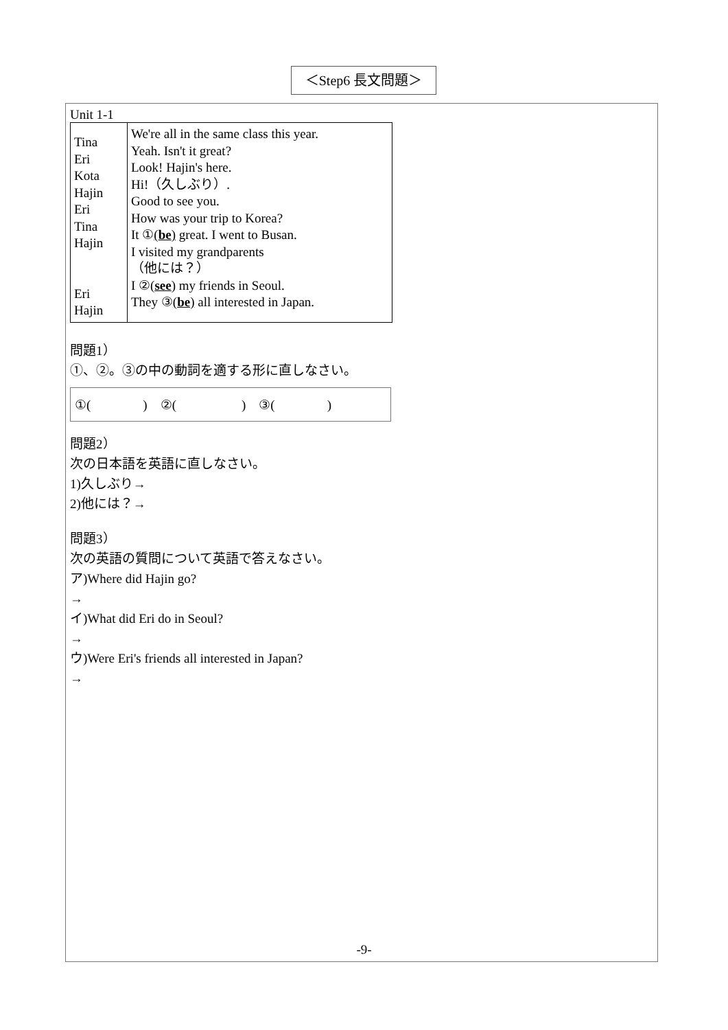＜Step6 長文問題＞
Unit 1-1
| Tina Eri Kota Hajin Eri Tina Hajin Eri Hajin | We're all in the same class this year. Yeah. Isn't it great? Look! Hajin's here. Hi!（久しぶり）. Good to see you. How was your trip to Korea? It ① ( be ) great. I went to Busan. I visited my grandparents （他には？） I ② ( see ) my friends in Seoul. They ③ ( be ) all interested in Japan. |
問題1）
①、②。③の中の動詞を適する形に直しなさい。
①(　　　　)　②(　　　　　)　③(　　　　)
問題2）
次の日本語を英語に直しなさい。
1)久しぶり→
2)他には？→
問題3）
次の英語の質問について英語で答えなさい。
ア)Where did Hajin go?
→
イ)What did Eri do in Seoul?
→
ウ)Were Eri's friends all interested in Japan?
→
-9-